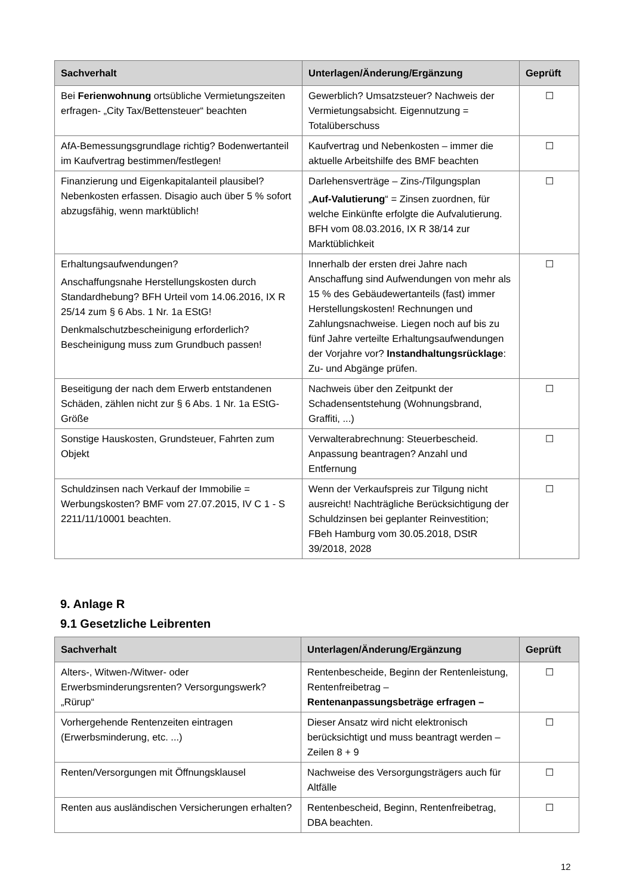| Sachverhalt | Unterlagen/Änderung/Ergänzung | Geprüft |
| --- | --- | --- |
| Bei Ferienwohnung ortsübliche Vermietungszeiten erfragen- „City Tax/Bettensteuer“ beachten | Gewerblich? Umsatzsteuer? Nachweis der Vermietungsabsicht. Eigennutzung = Totalüberschuss | ☐ |
| AfA-Bemessungsgrundlage richtig? Bodenwertanteil im Kaufvertrag bestimmen/festlegen! | Kaufvertrag und Nebenkosten – immer die aktuelle Arbeitshilfe des BMF beachten | ☐ |
| Finanzierung und Eigenkapitalanteil plausibel? Nebenkosten erfassen. Disagio auch über 5 % sofort abzugsfähig, wenn marktüblich! | Darlehensverträge – Zins-/Tilgungsplan „ Auf-Valutierung “ = Zinsen zuordnen, für welche Einkünfte erfolgte die Aufvalutierung. BFH vom 08.03.2016, IX R 38/14 zur Marktüblichkeit | ☐ |
| Erhaltungsaufwendungen? Anschaffungsnahe Herstellungskosten durch Standardhebung? BFH Urteil vom 14.06.2016, IX R 25/14 zum § 6 Abs. 1 Nr. 1a EStG! Denkmalschutzbescheinigung erforderlich? Bescheinigung muss zum Grundbuch passen! | Innerhalb der ersten drei Jahre nach Anschaffung sind Aufwendungen von mehr als 15 % des Gebäudewertanteils (fast) immer Herstellungskosten! Rechnungen und Zahlungsnachweise. Liegen noch auf bis zu fünf Jahre verteilte Erhaltungsaufwendungen der Vorjahre vor? Instandhaltungsrücklage : Zu- und Abgänge prüfen. | ☐ |
| Beseitigung der nach dem Erwerb entstandenen Schäden, zählen nicht zur § 6 Abs. 1 Nr. 1a EStG-Größe | Nachweis über den Zeitpunkt der Schadensentstehung (Wohnungsbrand, Graffiti, ...) | ☐ |
| Sonstige Hauskosten, Grundsteuer, Fahrten zum Objekt | Verwalterabrechnung: Steuerbescheid. Anpassung beantragen? Anzahl und Entfernung | ☐ |
| Schuldzinsen nach Verkauf der Immobilie = Werbungskosten? BMF vom 27.07.2015, IV C 1 - S 2211/11/10001 beachten. | Wenn der Verkaufspreis zur Tilgung nicht ausreicht! Nachträgliche Berücksichtigung der Schuldzinsen bei geplanter Reinvestition; FBeh Hamburg vom 30.05.2018, DStR 39/2018, 2028 | ☐ |
9. Anlage R
9.1 Gesetzliche Leibrenten
| Sachverhalt | Unterlagen/Änderung/Ergänzung | Geprüft |
| --- | --- | --- |
| Alters-, Witwen-/Witwer- oder Erwerbsminderungsrenten? Versorgungswerk? „Rürup“ | Rentenbescheide, Beginn der Rentenleistung, Rentenfreibetrag – Rentenanpassungsbeträge erfragen – | ☐ |
| Vorhergehende Rentenzeiten eintragen (Erwerbsminderung, etc. ...) | Dieser Ansatz wird nicht elektronisch berücksichtigt und muss beantragt werden – Zeilen 8 + 9 | ☐ |
| Renten/Versorgungen mit Öffnungsklausel | Nachweise des Versorgungsträgers auch für Altfälle | ☐ |
| Renten aus ausländischen Versicherungen erhalten? | Rentenbescheid, Beginn, Rentenfreibetrag, DBA beachten. | ☐ |
12